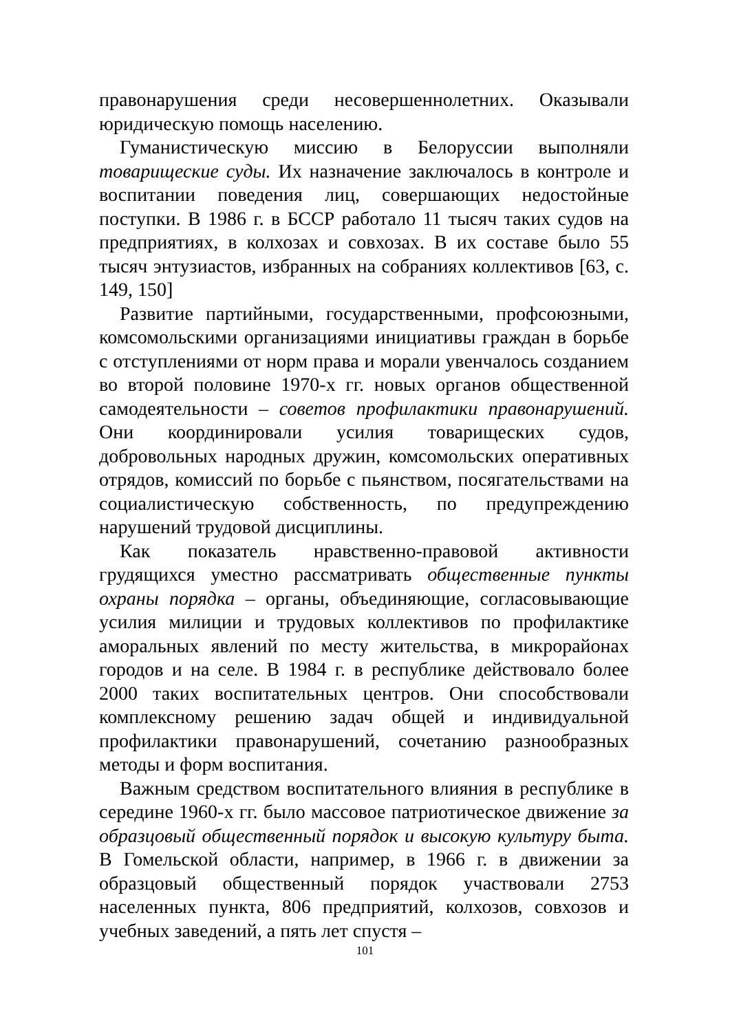правонарушения среди несовершеннолетних. Оказывали юридическую помощь населению.
Гуманистическую миссию в Белоруссии выполняли товарищеские суды. Их назначение заключалось в контроле и воспитании поведения лиц, совершающих недостойные поступки. В 1986 г. в БССР работало 11 тысяч таких судов на предприятиях, в колхозах и совхозах. В их составе было 55 тысяч энтузиастов, избранных на собраниях коллективов [63, с. 149, 150]
Развитие партийными, государственными, профсоюзными, комсомольскими организациями инициативы граждан в борьбе с отступлениями от норм права и морали увенчалось созданием во второй половине 1970-х гг. новых органов общественной самодеятельности – советов профилактики правонарушений. Они координировали усилия товарищеских судов, добровольных народных дружин, комсомольских оперативных отрядов, комиссий по борьбе с пьянством, посягательствами на социалистическую собственность, по предупреждению нарушений трудовой дисциплины.
Как показатель нравственно-правовой активности грудящихся уместно рассматривать общественные пункты охраны порядка – органы, объединяющие, согласовывающие усилия милиции и трудовых коллективов по профилактике аморальных явлений по месту жительства, в микрорайонах городов и на селе. В 1984 г. в республике действовало более 2000 таких воспитательных центров. Они способствовали комплексному решению задач общей и индивидуальной профилактики правонарушений, сочетанию разнообразных методы и форм воспитания.
Важным средством воспитательного влияния в республике в середине 1960-х гг. было массовое патриотическое движение за образцовый общественный порядок и высокую культуру быта. В Гомельской области, например, в 1966 г. в движении за образцовый общественный порядок участвовали 2753 населенных пункта, 806 предприятий, колхозов, совхозов и учебных заведений, а пять лет спустя –
101